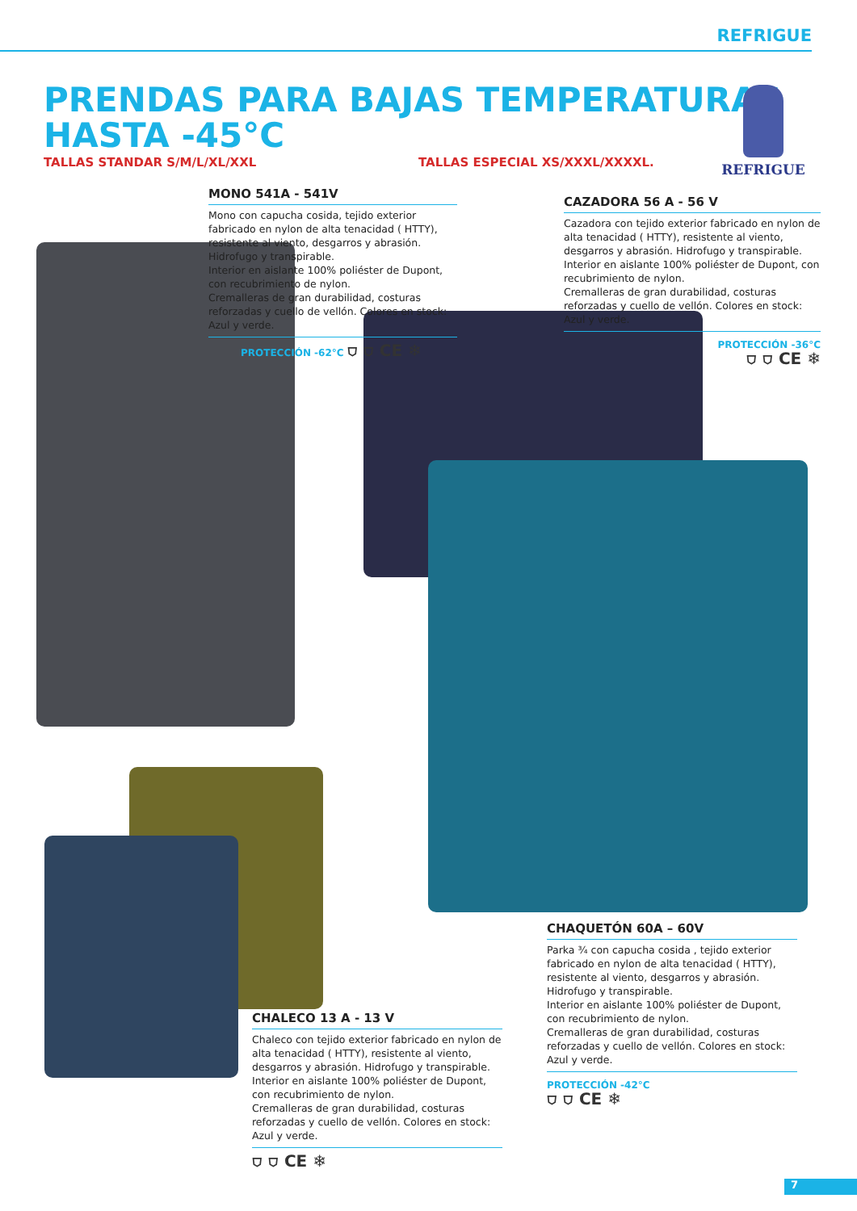REFRIGUE
PRENDAS PARA BAJAS TEMPERATURAS
HASTA -45°C
TALLAS STANDAR S/M/L/XL/XXL TALLAS ESPECIAL XS/XXXL/XXXXL.
REFRIGUE
MONO 541A - 541V
Mono con capucha cosida, tejido exterior fabricado en nylon de alta tenacidad ( HTTY), resistente al viento, desgarros y abrasión. Hidrofugo y transpirable.
Interior en aislante 100% poliéster de Dupont, con recubrimiento de nylon.
Cremalleras de gran durabilidad, costuras reforzadas y cuello de vellón. Colores en stock: Azul y verde.
PROTECCIÓN -62°C ⛉ ⛉ CE ❄
CAZADORA 56 A - 56 V
Cazadora con tejido exterior fabricado en nylon de alta tenacidad ( HTTY), resistente al viento, desgarros y abrasión. Hidrofugo y transpirable.
Interior en aislante 100% poliéster de Dupont, con recubrimiento de nylon.
Cremalleras de gran durabilidad, costuras reforzadas y cuello de vellón. Colores en stock: Azul y verde.
PROTECCIÓN -36°C
⛉ ⛉ CE ❄
CHAQUETÓN 60A – 60V
Parka ¾ con capucha cosida , tejido exterior fabricado en nylon de alta tenacidad ( HTTY), resistente al viento, desgarros y abrasión. Hidrofugo y transpirable.
Interior en aislante 100% poliéster de Dupont, con recubrimiento de nylon.
Cremalleras de gran durabilidad, costuras reforzadas y cuello de vellón. Colores en stock: Azul y verde.
PROTECCIÓN -42°C
⛉ ⛉ CE ❄
CHALECO 13 A - 13 V
Chaleco con tejido exterior fabricado en nylon de alta tenacidad ( HTTY), resistente al viento, desgarros y abrasión. Hidrofugo y transpirable.
Interior en aislante 100% poliéster de Dupont, con recubrimiento de nylon.
Cremalleras de gran durabilidad, costuras reforzadas y cuello de vellón. Colores en stock: Azul y verde.
⛉ ⛉ CE ❄
7